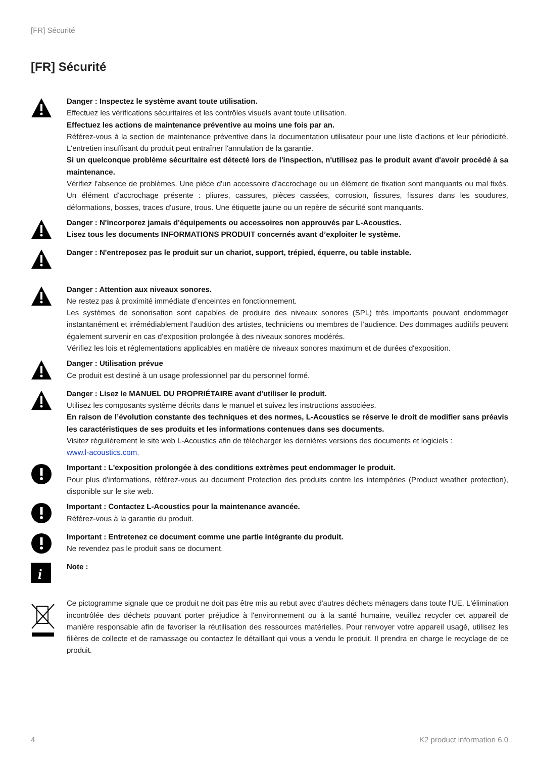[FR] Sécurité
[FR] Sécurité
Danger : Inspectez le système avant toute utilisation.
Effectuez les vérifications sécuritaires et les contrôles visuels avant toute utilisation.
Effectuez les actions de maintenance préventive au moins une fois par an.
Référez-vous à la section de maintenance préventive dans la documentation utilisateur pour une liste d'actions et leur périodicité. L'entretien insuffisant du produit peut entraîner l'annulation de la garantie.
Si un quelconque problème sécuritaire est détecté lors de l'inspection, n'utilisez pas le produit avant d'avoir procédé à sa maintenance.
Vérifiez l'absence de problèmes. Une pièce d'un accessoire d'accrochage ou un élément de fixation sont manquants ou mal fixés. Un élément d'accrochage présente : pliures, cassures, pièces cassées, corrosion, fissures, fissures dans les soudures, déformations, bosses, traces d'usure, trous. Une étiquette jaune ou un repère de sécurité sont manquants.
Danger : N'incorporez jamais d'équipements ou accessoires non approuvés par L-Acoustics.
Lisez tous les documents INFORMATIONS PRODUIT concernés avant d’exploiter le système.
Danger : N'entreposez pas le produit sur un chariot, support, trépied, équerre, ou table instable.
Danger : Attention aux niveaux sonores.
Ne restez pas à proximité immédiate d’enceintes en fonctionnement.
Les systèmes de sonorisation sont capables de produire des niveaux sonores (SPL) très importants pouvant endommager instantanément et irrémédiablement l’audition des artistes, techniciens ou membres de l’audience. Des dommages auditifs peuvent également survenir en cas d'exposition prolongée à des niveaux sonores modérés.
Vérifiez les lois et réglementations applicables en matière de niveaux sonores maximum et de durées d'exposition.
Danger : Utilisation prévue
Ce produit est destiné à un usage professionnel par du personnel formé.
Danger : Lisez le MANUEL DU PROPRIÉTAIRE avant d'utiliser le produit.
Utilisez les composants système décrits dans le manuel et suivez les instructions associées.
En raison de l’évolution constante des techniques et des normes, L-Acoustics se réserve le droit de modifier sans préavis les caractéristiques de ses produits et les informations contenues dans ses documents.
Visitez régulièrement le site web L-Acoustics afin de télécharger les dernières versions des documents et logiciels :
www.l-acoustics.com.
Important : L'exposition prolongée à des conditions extrèmes peut endommager le produit.
Pour plus d'informations, référez-vous au document Protection des produits contre les intempéries (Product weather protection), disponible sur le site web.
Important : Contactez L-Acoustics pour la maintenance avancée.
Référez-vous à la garantie du produit.
Important : Entretenez ce document comme une partie intégrante du produit.
Ne revendez pas le produit sans ce document.
i
Note :
Ce pictogramme signale que ce produit ne doit pas être mis au rebut avec d'autres déchets ménagers dans toute l'UE. L'élimination incontrôlée des déchets pouvant porter préjudice à l'environnement ou à la santé humaine, veuillez recycler cet appareil de manière responsable afin de favoriser la réutilisation des ressources matérielles. Pour renvoyer votre appareil usagé, utilisez les filières de collecte et de ramassage ou contactez le détaillant qui vous a vendu le produit. Il prendra en charge le recyclage de ce produit.
4 K2 product information 6.0